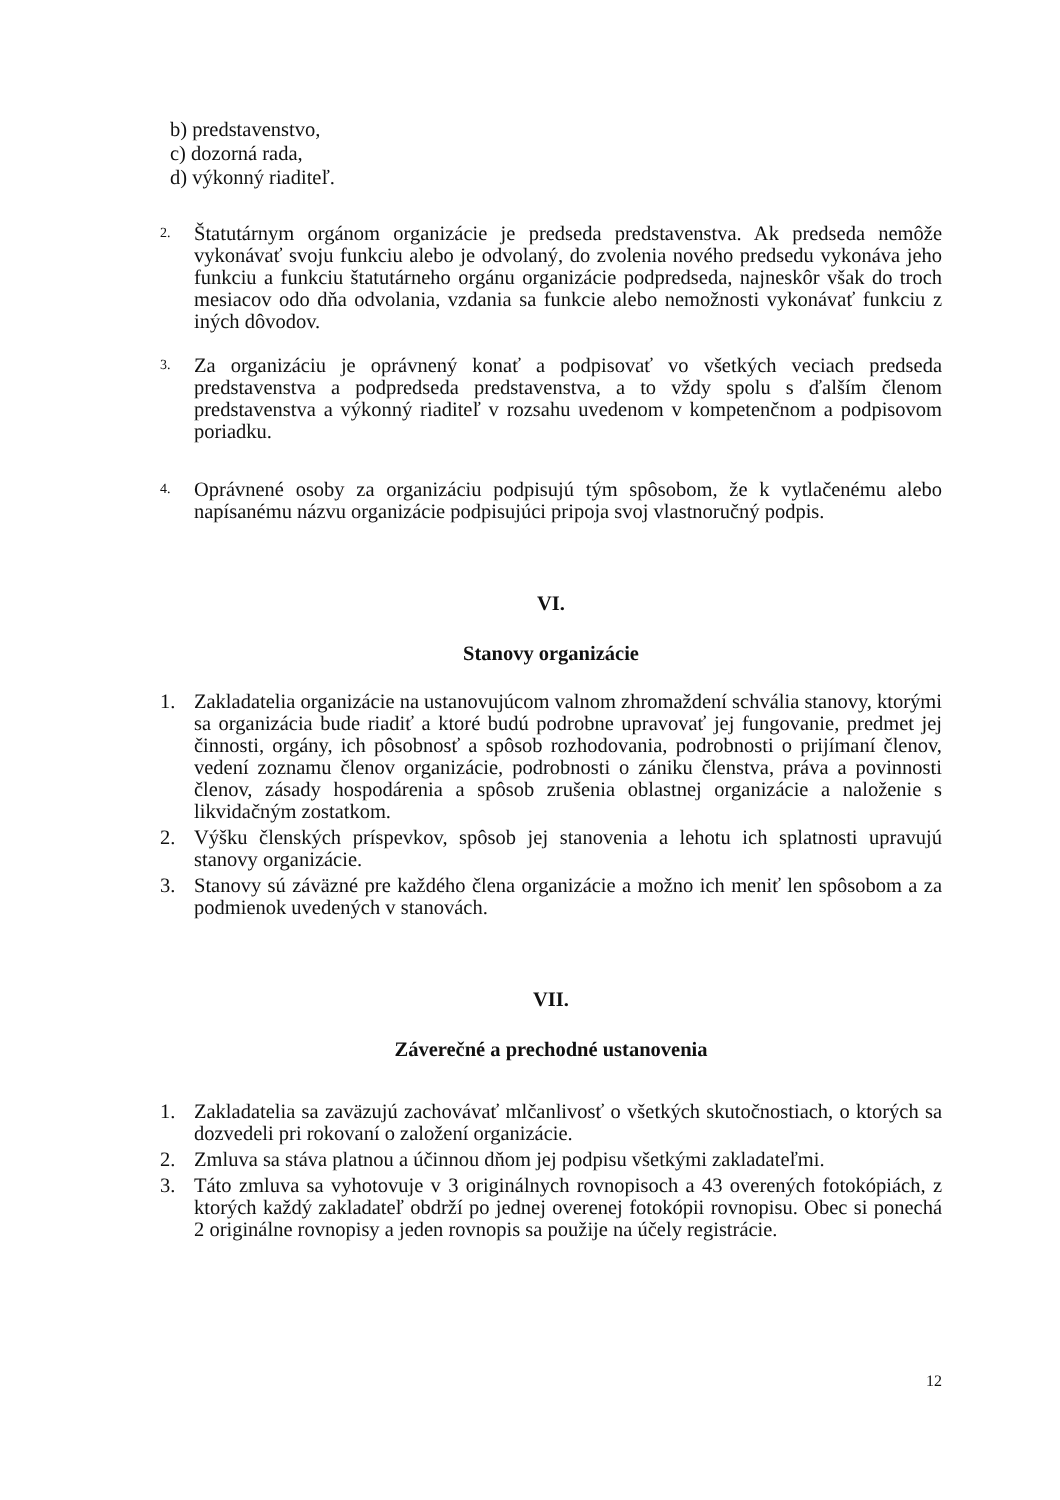b) predstavenstvo,
c) dozorná rada,
d) výkonný riaditeľ.
2.
Štatutárnym orgánom organizácie je predseda predstavenstva. Ak predseda nemôže vykonávať svoju funkciu alebo je odvolaný, do zvolenia nového predsedu vykonáva jeho funkciu a funkciu štatutárneho orgánu organizácie podpredseda, najneskôr však do troch mesiacov odo dňa odvolania, vzdania sa funkcie alebo nemožnosti vykonávať funkciu z iných dôvodov.
3.
Za organizáciu je oprávnený konať a podpisovať vo všetkých veciach predseda predstavenstva a podpredseda predstavenstva, a to vždy spolu s ďalším členom predstavenstva a výkonný riaditeľ v rozsahu uvedenom v kompetenčnom a podpisovom poriadku.
4.
Oprávnené osoby za organizáciu podpisujú tým spôsobom, že k vytlačenému alebo napísanému názvu organizácie podpisujúci pripoja svoj vlastnoručný podpis.
VI.
Stanovy organizácie
1. Zakladatelia organizácie na ustanovujúcom valnom zhromaždení schvália stanovy, ktorými sa organizácia bude riadiť a ktoré budú podrobne upravovať jej fungovanie, predmet jej činnosti, orgány, ich pôsobnosť a spôsob rozhodovania, podrobnosti o prijímaní členov, vedení zoznamu členov organizácie, podrobnosti o zániku členstva, práva a povinnosti členov, zásady hospodárenia a spôsob zrušenia oblastnej organizácie a naloženie s likvidačným zostatkom.
2. Výšku členských príspevkov, spôsob jej stanovenia a lehotu ich splatnosti upravujú stanovy organizácie.
3. Stanovy sú záväzné pre každého člena organizácie a možno ich meniť len spôsobom a za podmienok uvedených v stanovách.
VII.
Záverečné a prechodné ustanovenia
1. Zakladatelia sa zaväzujú zachovávať mlčanlivosť o všetkých skutočnostiach, o ktorých sa dozvedeli pri rokovaní o založení organizácie.
2. Zmluva sa stáva platnou a účinnou dňom jej podpisu všetkými zakladateľmi.
3. Táto zmluva sa vyhotovuje v 3 originálnych rovnopisoch a 43 overených fotokópiách, z ktorých každý zakladateľ obdrží po jednej overenej fotokópii rovnopisu. Obec si ponechá 2 originálne rovnopisy a jeden rovnopis sa použije na účely registrácie.
12